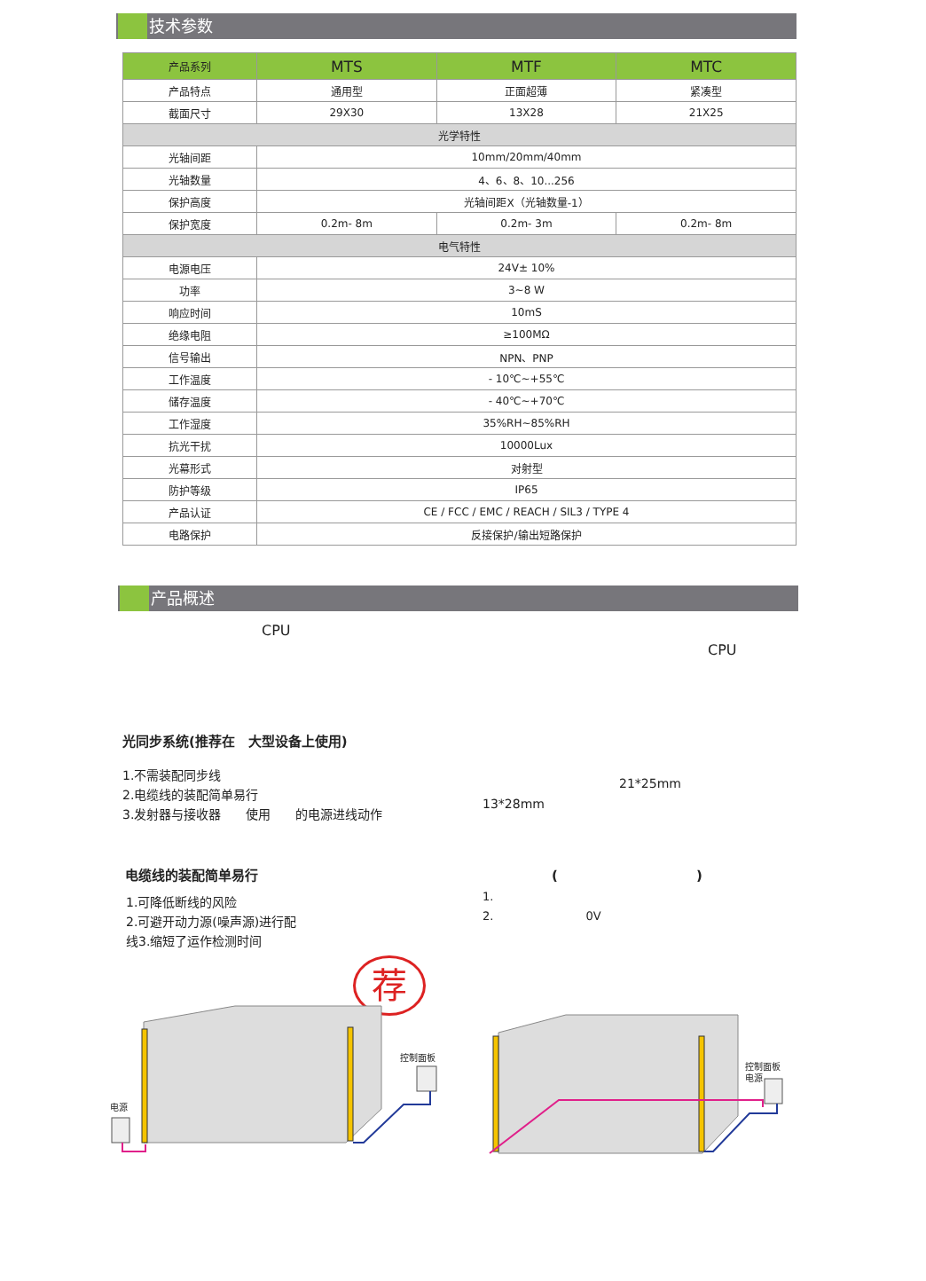技术参数
| 产品系列 | MTS | MTF | MTC |
| --- | --- | --- | --- |
| 产品特点 | 通用型 | 正面超薄 | 紧凑型 |
| 截面尺寸 | 29X30 | 13X28 | 21X25 |
| 光学特性 | | | |
| 光轴间距 | 10mm/20mm/40mm | | |
| 光轴数量 | 4、6、8、10...256 | | |
| 保护高度 | 光轴间距X（光轴数量-1） | | |
| 保护宽度 | 0.2m- 8m | 0.2m- 3m | 0.2m- 8m |
| 电气特性 | | | |
| 电源电压 | 24V± 10% | | |
| 功率 | 3~8 W | | |
| 响应时间 | 10mS | | |
| 绝缘电阻 | ≥100MΩ | | |
| 信号输出 | NPN、PNP | | |
| 工作温度 | - 10℃~+55℃ | | |
| 储存温度 | - 40℃~+70℃ | | |
| 工作湿度 | 35%RH~85%RH | | |
| 抗光干扰 | 10000Lux | | |
| 光幕形式 | 对射型 | | |
| 防护等级 | IP65 | | |
| 产品认证 | CE / FCC / EMC / REACH / SIL3 / TYPE 4 | | |
| 电路保护 | 反接保护/输出短路保护 | | |
产品概述
CPU
CPU
光同步系统(推荐在　大型设备上使用)
1.不需装配同步线
2.电缆线的装配简单易行
3.发射器与接收器　　使用　　的电源进线动作
21*25mm
13*28mm
电缆线的装配简单易行 ( )
1.可降低断线的风险
2.可避开动力源(噪声源)进行配
线3.缩短了运作检测时间
1.
2.　　　　　　　　0V
荐
控制面板
电源
控制面板
电源